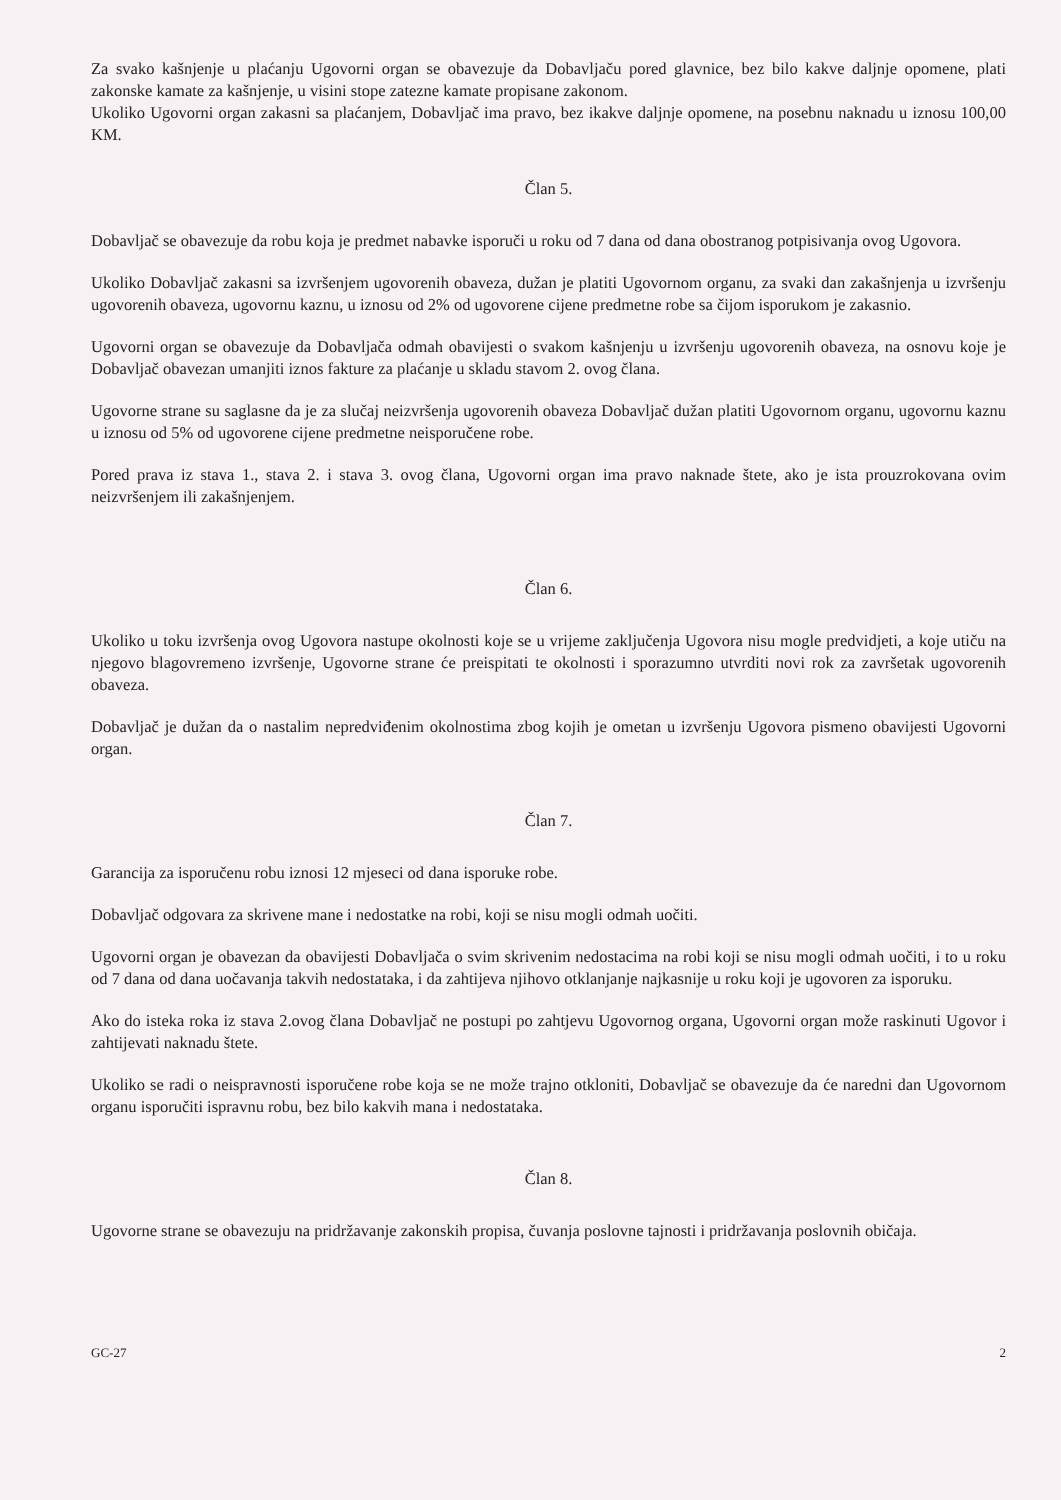Za svako kašnjenje u plaćanju Ugovorni organ se obavezuje da Dobavljaču pored glavnice, bez bilo kakve daljnje opomene, plati zakonske kamate za kašnjenje, u visini stope zatezne kamate propisane zakonom.
Ukoliko Ugovorni organ zakasni sa plaćanjem, Dobavljač ima pravo, bez ikakve daljnje opomene, na posebnu naknadu u iznosu 100,00 KM.
Član 5.
Dobavljač se obavezuje da robu koja je predmet nabavke isporuči u roku od 7 dana od dana obostranog potpisivanja ovog Ugovora.
Ukoliko Dobavljač zakasni sa izvršenjem ugovorenih obaveza, dužan je platiti Ugovornom organu, za svaki dan zakašnjenja u izvršenju ugovorenih obaveza, ugovornu kaznu, u iznosu od 2% od ugovorene cijene predmetne robe sa čijom isporukom je zakasnio.
Ugovorni organ se obavezuje da Dobavljača odmah obavijesti o svakom kašnjenju u izvršenju ugovorenih obaveza, na osnovu koje je Dobavljač obavezan umanjiti iznos fakture za plaćanje u skladu stavom 2. ovog člana.
Ugovorne strane su saglasne da je za slučaj neizvršenja ugovorenih obaveza Dobavljač dužan platiti Ugovornom organu, ugovornu kaznu u iznosu od 5% od ugovorene cijene predmetne neisporučene robe.
Pored prava iz stava 1., stava 2. i stava 3. ovog člana, Ugovorni organ ima pravo naknade štete, ako je ista prouzrokovana ovim neizvršenjem ili zakašnjenjem.
Član 6.
Ukoliko u toku izvršenja ovog Ugovora nastupe okolnosti koje se u vrijeme zaključenja Ugovora nisu mogle predvidjeti, a koje utiču na njegovo blagovremeno izvršenje, Ugovorne strane će preispitati te okolnosti i sporazumno utvrditi novi rok za završetak ugovorenih obaveza.
Dobavljač je dužan da o nastalim nepredviđenim okolnostima zbog kojih je ometan u izvršenju Ugovora pismeno obavijesti Ugovorni organ.
Član 7.
Garancija za isporučenu robu iznosi 12 mjeseci od dana isporuke robe.
Dobavljač odgovara za skrivene mane i nedostatke na robi, koji se nisu mogli odmah uočiti.
Ugovorni organ je obavezan da obavijesti Dobavljača o svim skrivenim nedostacima na robi koji se nisu mogli odmah uočiti, i to u roku od 7 dana od dana uočavanja takvih nedostataka, i da zahtijeva njihovo otklanjanje najkasnije u roku koji je ugovoren za isporuku.
Ako do isteka roka iz stava 2.ovog člana Dobavljač ne postupi po zahtjevu Ugovornog organa, Ugovorni organ može raskinuti Ugovor i zahtijevati naknadu štete.
Ukoliko se radi o neispravnosti isporučene robe koja se ne može trajno otkloniti, Dobavljač se obavezuje da će naredni dan Ugovornom organu isporučiti ispravnu robu, bez bilo kakvih mana i nedostataka.
Član 8.
Ugovorne strane se obavezuju na pridržavanje zakonskih propisa, čuvanja poslovne tajnosti i pridržavanja poslovnih običaja.
GC-27 2